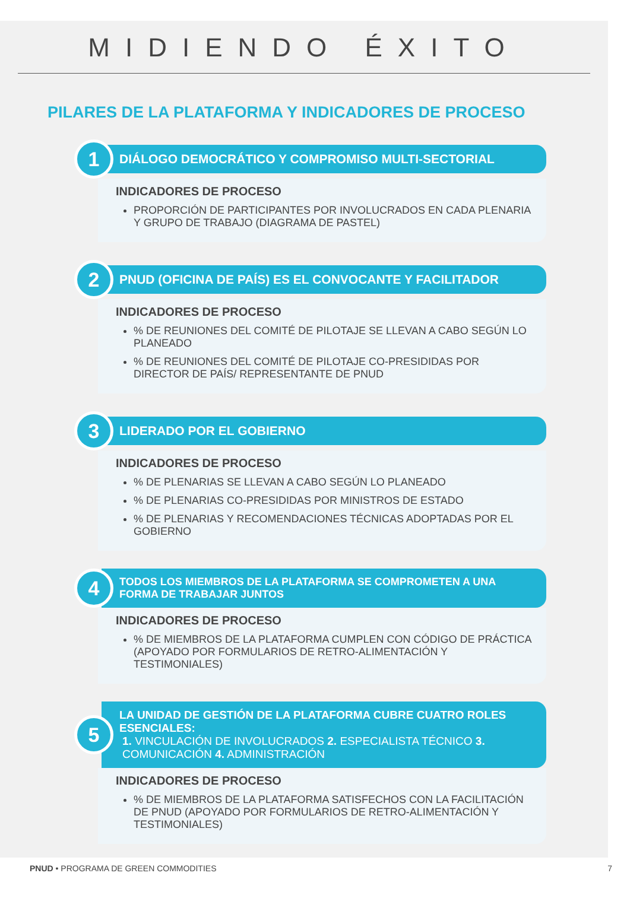MIDIENDO ÉXITO
PILARES DE LA PLATAFORMA Y INDICADORES DE PROCESO
1
DIÁLOGO DEMOCRÁTICO Y COMPROMISO MULTI-SECTORIAL
INDICADORES DE PROCESO
PROPORCIÓN DE PARTICIPANTES POR INVOLUCRADOS EN CADA PLENARIA Y GRUPO DE TRABAJO (DIAGRAMA DE PASTEL)
2
PNUD (OFICINA DE PAÍS) ES EL CONVOCANTE Y FACILITADOR
INDICADORES DE PROCESO
% DE REUNIONES DEL COMITÉ DE PILOTAJE SE LLEVAN A CABO SEGÚN LO PLANEADO
% DE REUNIONES DEL COMITÉ DE PILOTAJE CO-PRESIDIDAS POR DIRECTOR DE PAÍS/ REPRESENTANTE DE PNUD
3
LIDERADO POR EL GOBIERNO
INDICADORES DE PROCESO
% DE PLENARIAS SE LLEVAN A CABO SEGÚN LO PLANEADO
% DE PLENARIAS CO-PRESIDIDAS POR MINISTROS DE ESTADO
% DE PLENARIAS Y RECOMENDACIONES TÉCNICAS ADOPTADAS POR EL GOBIERNO
4
TODOS LOS MIEMBROS DE LA PLATAFORMA SE COMPROMETEN A UNA FORMA DE TRABAJAR JUNTOS
INDICADORES DE PROCESO
% DE MIEMBROS DE LA PLATAFORMA CUMPLEN CON CÓDIGO DE PRÁCTICA (APOYADO POR FORMULARIOS DE RETRO-ALIMENTACIÓN Y TESTIMONIALES)
5
LA UNIDAD DE GESTIÓN DE LA PLATAFORMA CUBRE CUATRO ROLES ESENCIALES:
1. VINCULACIÓN DE INVOLUCRADOS 2. ESPECIALISTA TÉCNICO 3. COMUNICACIÓN 4. ADMINISTRACIÓN
INDICADORES DE PROCESO
% DE MIEMBROS DE LA PLATAFORMA SATISFECHOS CON LA FACILITACIÓN DE PNUD (APOYADO POR FORMULARIOS DE RETRO-ALIMENTACIÓN Y TESTIMONIALES)
PNUD • PROGRAMA DE GREEN COMMODITIES 7